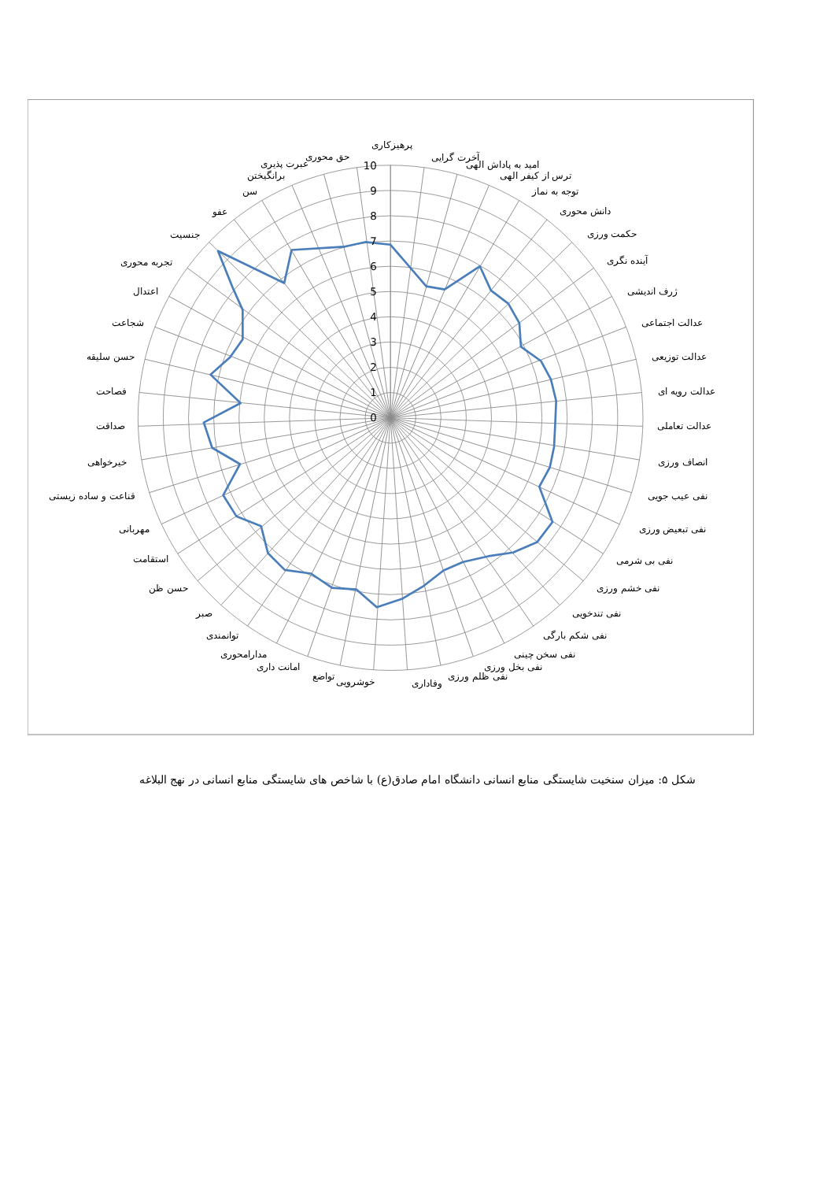10
9
8
7
6
5
4
3
2
1
0
پرهیزکاری
آخرت گرایی
امید به پاداش الهی
ترس از کیفر الهی
توجه به نماز
دانش محوری
حکمت ورزی
آینده نگری
ژرف اندیشی
عدالت اجتماعی
عدالت توزیعی
عدالت رویه ای
عدالت تعاملی
انصاف ورزی
نفی عیب جویی
نفی تبعیض ورزی
نفی بی شرمی
نفی خشم ورزی
نفی تندخویی
نفی شکم بارگی
نفی سخن چینی
نفی بخل ورزی
نفی ظلم ورزی
وفاداری
خوشرویی
تواضع
امانت داری
مدارامحوری
توانمندی
صبر
حسن ظن
استقامت
مهربانی
قناعت و ساده زیستی
خیرخواهی
صداقت
فصاحت
حسن سلیقه
شجاعت
اعتدال
تجربه محوری
جنسیت
عفو
سن
برانگیختن
عبرت پذیری
حق محوری
شکل ۵: میزان سنخیت شایستگی منابع انسانی دانشگاه امام صادق(ع) با شاخص های شایستگی منابع انسانی در نهج البلاغه